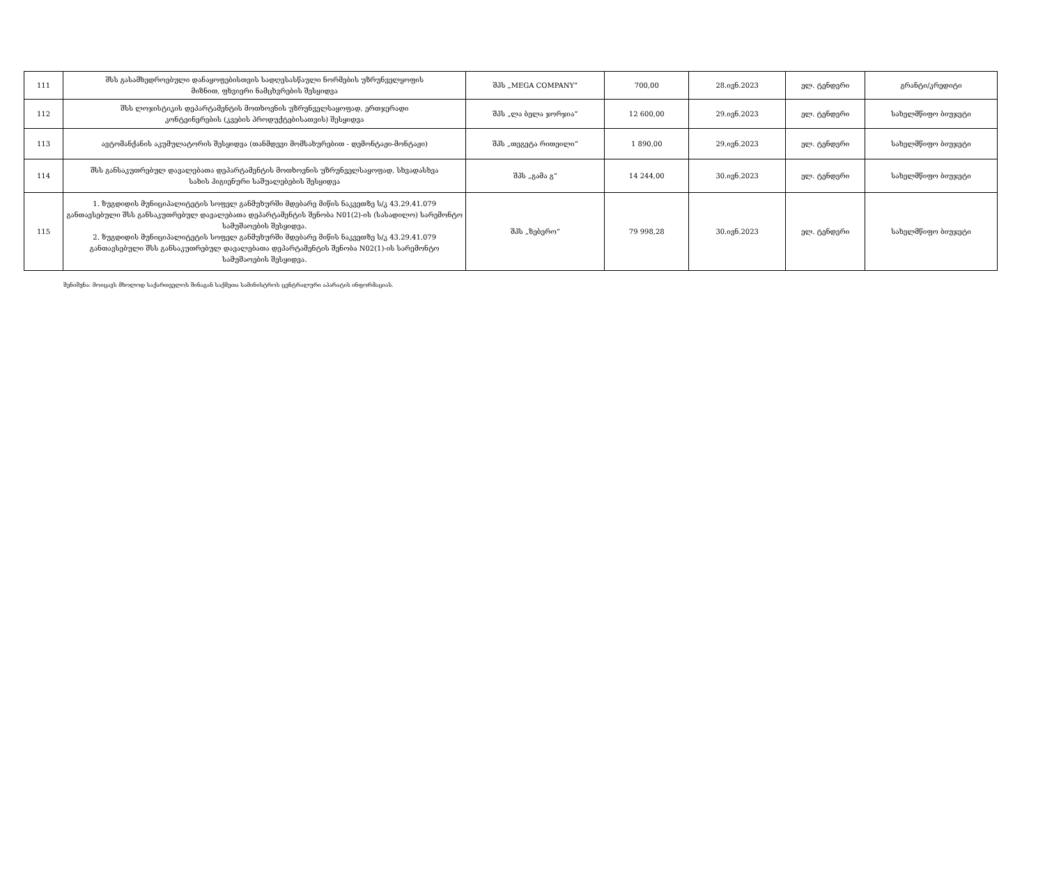| 111 | შსს გასამხედროებული დანაყოფებისთვის სადღესასწაული ნორმების უზრუნველყოფის მიზნით, ფხვიერი ნამცხვრების შესყიდვა | შპს „MEGA COMPANY“ | 700,00 | 28.ივნ.2023 | ელ. ტენდერი | გრანტი/კრედიტი |
| 112 | შსს ლოჯისტიკის დეპარტამენტის მოთხოვნის უზრუნველსაყოფად, ერთჯერადი კონტეინერების (კვების პროდუქტებისათვის) შესყიდვა | შპს „ლა ბელა ჯორჯია“ | 12 600,00 | 29.ივნ.2023 | ელ. ტენდერი | სახელმწიფო ბიუჯეტი |
| 113 | ავტომანქანის აკუმულატორის შესყიდვა (თანმდევი მომსახურებით - დემონტაჟი-მონტაჟი) | შპს „თეგეტა რითეილი“ | 1 890,00 | 29.ივნ.2023 | ელ. ტენდერი | სახელმწიფო ბიუჯეტი |
| 114 | შსს განსაკუთრებულ დავალებათა დეპარტამენტის მოთხოვნის უზრუნველსაყოფად, სხვადასხვა სახის ჰიგიენური საშუალებების შესყიდვა | შპს „გამა გ“ | 14 244,00 | 30.ივნ.2023 | ელ. ტენდერი | სახელმწიფო ბიუჯეტი |
| 115 | 1. ზუგდიდის მუნიციპალიტეტის სოფელ განმუხურში მდებარე მიწის ნაკვეთზე ს/კ 43.29.41.079 განთავსებული შსს განსაკუთრებულ დავალებათა დეპარტამენტის შენობა N01(2)-ის (სასადილო) სარემონტო სამუშაოების შესყიდვა. 2. ზუგდიდის მუნიციპალიტეტის სოფელ განმუხურში მდებარე მიწის ნაკვეთზე ს/კ 43.29.41.079 განთავსებული შსს განსაკუთრებულ დავალებათა დეპარტამენტის შენობა N02(1)-ის სარემონტო სამუშაოების შესყიდვა. | შპს „ზებერო“ | 79 998,28 | 30.ივნ.2023 | ელ. ტენდერი | სახელმწიფო ბიუჯეტი |
შენიშვნა: მოიცავს მხოლოდ საქართველოს შინაგან საქმეთა სამინისტროს ცენტრალური აპარატის ინფორმაციას.